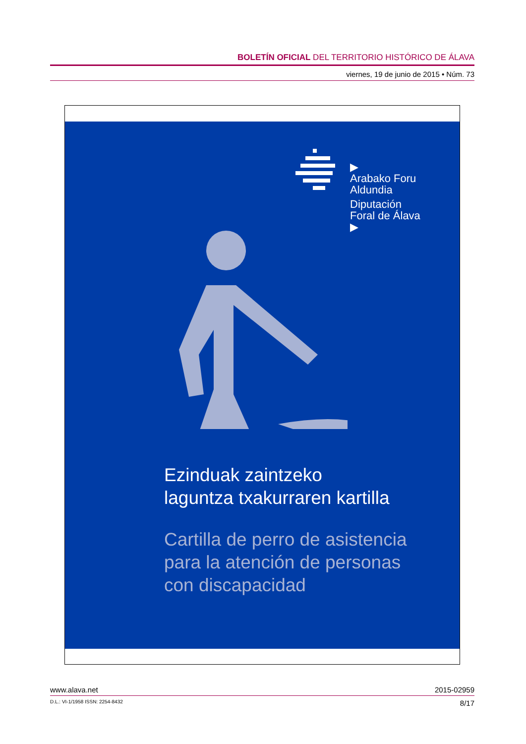BOLETÍN OFICIAL DEL TERRITORIO HISTÓRICO DE ÁLAVA
viernes, 19 de junio de 2015 • Núm. 73
▶
Arabako Foru
Aldundia
Diputación
Foral de Álava
▶
Ezinduak zaintzeko
laguntza txakurraren kartilla
Cartilla de perro de asistencia
para la atención de personas
con discapacidad
www.alava.net 2015-02959
D.L.: VI-1/1958 ISSN: 2254-8432 8/17